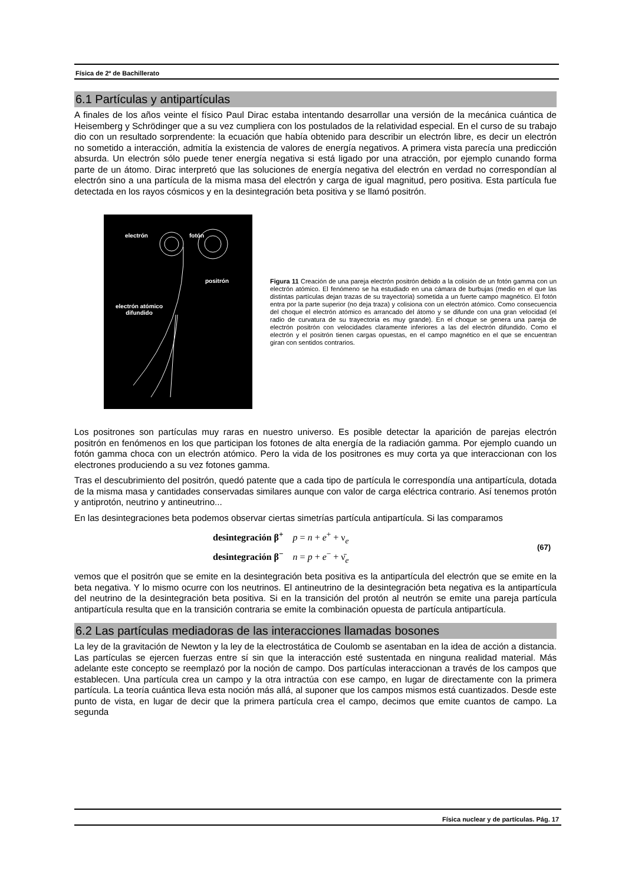Física de 2º de Bachillerato
6.1 Partículas y antipartículas
A finales de los años veinte el físico Paul Dirac estaba intentando desarrollar una versión de la mecánica cuántica de Heisemberg y Schrödinger que a su vez cumpliera con los postulados de la relatividad especial. En el curso de su trabajo dio con un resultado sorprendente: la ecuación que había obtenido para describir un electrón libre, es decir un electrón no sometido a interacción, admitía la existencia de valores de energía negativos. A primera vista parecía una predicción absurda. Un electrón sólo puede tener energía negativa si está ligado por una atracción, por ejemplo cunando forma parte de un átomo. Dirac interpretó que las soluciones de energía negativa del electrón en verdad no correspondían al electrón sino a una partícula de la misma masa del electrón y carga de igual magnitud, pero positiva. Esta partícula fue detectada en los rayos cósmicos y en la desintegración beta positiva y se llamó positrón.
electrón fotón
positrón
electrón atómico
difundido
Figura 11 Creación de una pareja electrón positrón debido a la colisión de un fotón gamma con un electrón atómico. El fenómeno se ha estudiado en una cámara de burbujas (medio en el que las distintas partículas dejan trazas de su trayectoria) sometida a un fuerte campo magnético. El fotón entra por la parte superior (no deja traza) y colisiona con un electrón atómico. Como consecuencia del choque el electrón atómico es arrancado del átomo y se difunde con una gran velocidad (el radio de curvatura de su trayectoria es muy grande). En el choque se genera una pareja de electrón positrón con velocidades claramente inferiores a las del electrón difundido. Como el electrón y el positrón tienen cargas opuestas, en el campo magnético en el que se encuentran giran con sentidos contrarios.
Los positrones son partículas muy raras en nuestro universo. Es posible detectar la aparición de parejas electrón positrón en fenómenos en los que participan los fotones de alta energía de la radiación gamma. Por ejemplo cuando un fotón gamma choca con un electrón atómico. Pero la vida de los positrones es muy corta ya que interaccionan con los electrones produciendo a su vez fotones gamma.
Tras el descubrimiento del positrón, quedó patente que a cada tipo de partícula le correspondía una antipartícula, dotada de la misma masa y cantidades conservadas similares aunque con valor de carga eléctrica contrario. Así tenemos protón y antiprotón, neutrino y antineutrino...
En las desintegraciones beta podemos observar ciertas simetrías partícula antipartícula. Si las comparamos
desintegración β<sup>+</sup> p = n + e<sup>+</sup> + ν<sub>e</sub>
desintegración β<sup>−</sup> n = p + e<sup>−</sup> + ν̄<sub>e</sub>
(67)
vemos que el positrón que se emite en la desintegración beta positiva es la antipartícula del electrón que se emite en la beta negativa. Y lo mismo ocurre con los neutrinos. El antineutrino de la desintegración beta negativa es la antipartícula del neutrino de la desintegración beta positiva. Si en la transición del protón al neutrón se emite una pareja partícula antipartícula resulta que en la transición contraria se emite la combinación opuesta de partícula antipartícula.
6.2 Las partículas mediadoras de las interacciones llamadas bosones
La ley de la gravitación de Newton y la ley de la electrostática de Coulomb se asentaban en la idea de acción a distancia. Las partículas se ejercen fuerzas entre sí sin que la interacción esté sustentada en ninguna realidad material. Más adelante este concepto se reemplazó por la noción de campo. Dos partículas interaccionan a través de los campos que establecen. Una partícula crea un campo y la otra intractúa con ese campo, en lugar de directamente con la primera partícula. La teoría cuántica lleva esta noción más allá, al suponer que los campos mismos está cuantizados. Desde este punto de vista, en lugar de decir que la primera partícula crea el campo, decimos que emite cuantos de campo. La segunda
Física nuclear y de partículas. Pág. 17